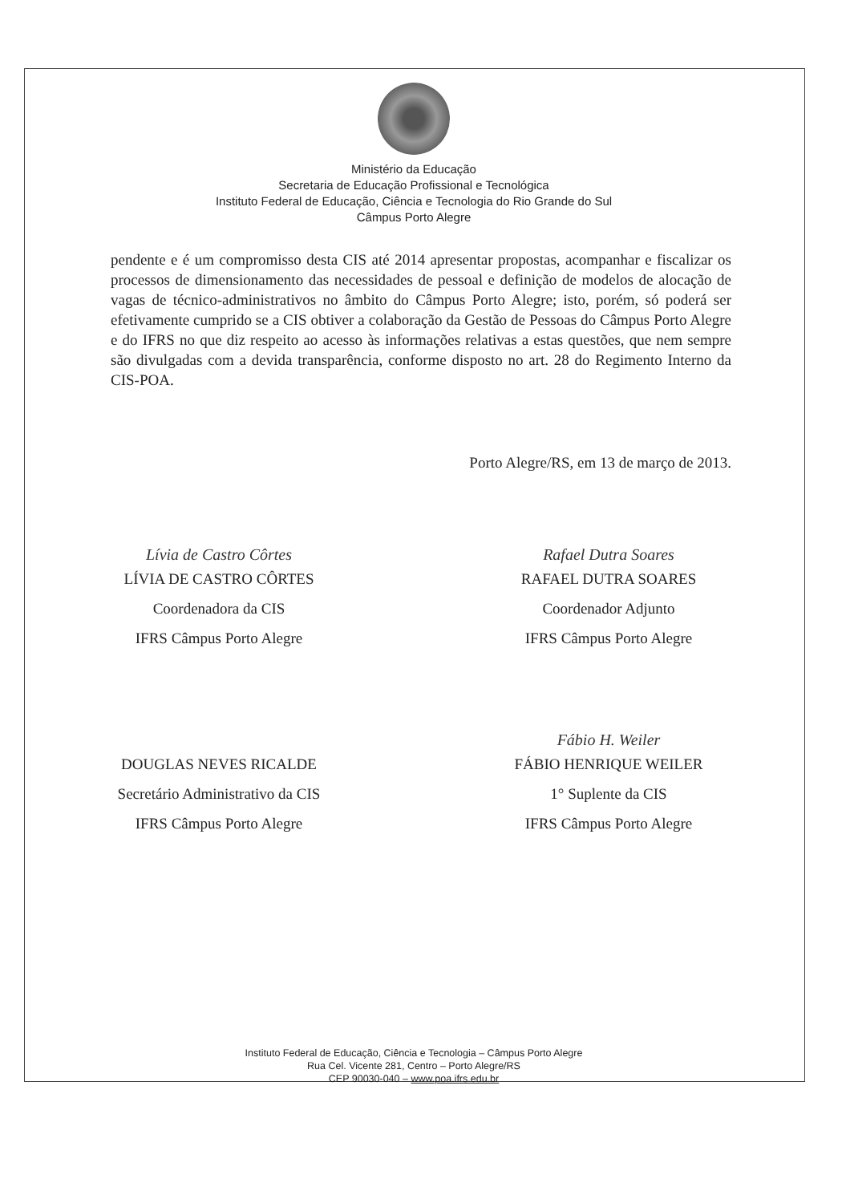Ministério da Educação
Secretaria de Educação Profissional e Tecnológica
Instituto Federal de Educação, Ciência e Tecnologia do Rio Grande do Sul
Câmpus Porto Alegre
pendente e é um compromisso desta CIS até 2014 apresentar propostas, acompanhar e fiscalizar os processos de dimensionamento das necessidades de pessoal e definição de modelos de alocação de vagas de técnico-administrativos no âmbito do Câmpus Porto Alegre; isto, porém, só poderá ser efetivamente cumprido se a CIS obtiver a colaboração da Gestão de Pessoas do Câmpus Porto Alegre e do IFRS no que diz respeito ao acesso às informações relativas a estas questões, que nem sempre são divulgadas com a devida transparência, conforme disposto no art. 28 do Regimento Interno da CIS-POA.
Porto Alegre/RS, em 13 de março de 2013.
Lívia de Castro Côrtes
LÍVIA DE CASTRO CÔRTES
Coordenadora da CIS
IFRS Câmpus Porto Alegre
Rafael Dutra Soares
RAFAEL DUTRA SOARES
Coordenador Adjunto
IFRS Câmpus Porto Alegre
DOUGLAS NEVES RICALDE
Secretário Administrativo da CIS
IFRS Câmpus Porto Alegre
Fábio H. Weiler
FÁBIO HENRIQUE WEILER
1° Suplente da CIS
IFRS Câmpus Porto Alegre
Instituto Federal de Educação, Ciência e Tecnologia – Câmpus Porto Alegre
Rua Cel. Vicente 281, Centro – Porto Alegre/RS
CEP 90030-040 – www.poa.ifrs.edu.br